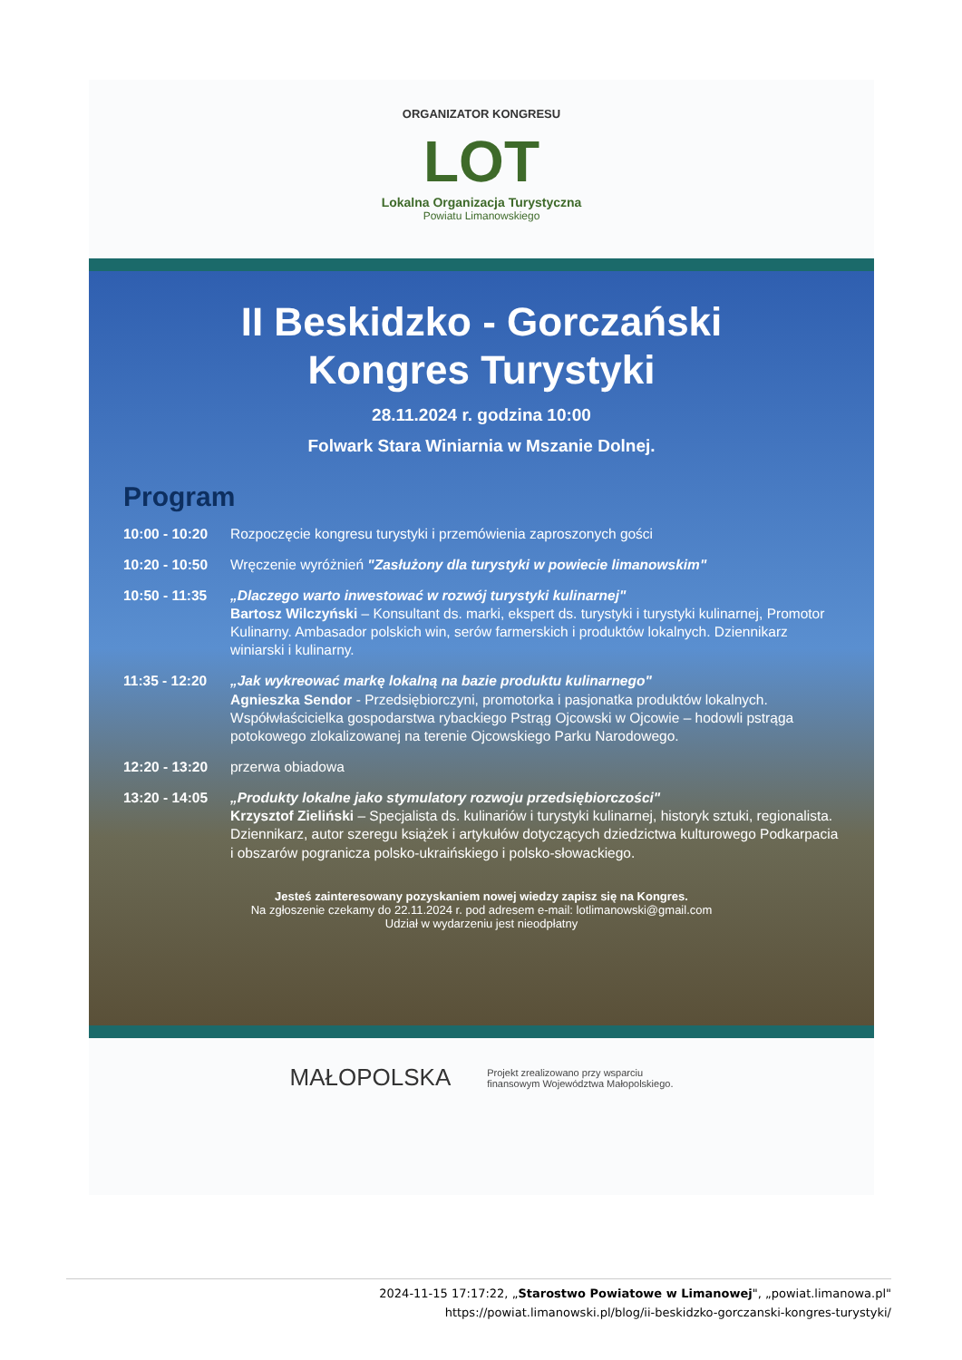ORGANIZATOR KONGRESU
LOT
Lokalna Organizacja Turystyczna
Powiatu Limanowskiego
II Beskidzko - Gorczański
Kongres Turystyki
28.11.2024 r. godzina 10:00
Folwark Stara Winiarnia w Mszanie Dolnej.
Program
10:00 - 10:20
Rozpoczęcie kongresu turystyki i przemówienia zaproszonych gości
10:20 - 10:50
Wręczenie wyróżnień "Zasłużony dla turystyki w powiecie limanowskim"
10:50 - 11:35
„Dlaczego warto inwestować w rozwój turystyki kulinarnej"
Bartosz Wilczyński – Konsultant ds. marki, ekspert ds. turystyki i turystyki kulinarnej, Promotor Kulinarny. Ambasador polskich win, serów farmerskich i produktów lokalnych. Dziennikarz winiarski i kulinarny.
11:35 - 12:20
„Jak wykreować markę lokalną na bazie produktu kulinarnego"
Agnieszka Sendor - Przedsiębiorczyni, promotorka i pasjonatka produktów lokalnych. Współwłaścicielka gospodarstwa rybackiego Pstrąg Ojcowski w Ojcowie – hodowli pstrąga potokowego zlokalizowanej na terenie Ojcowskiego Parku Narodowego.
12:20 - 13:20
przerwa obiadowa
13:20 - 14:05
„Produkty lokalne jako stymulatory rozwoju przedsiębiorczości"
Krzysztof Zieliński – Specjalista ds. kulinariów i turystyki kulinarnej, historyk sztuki, regionalista. Dziennikarz, autor szeregu książek i artykułów dotyczących dziedzictwa kulturowego Podkarpacia i obszarów pogranicza polsko-ukraińskiego i polsko-słowackiego.
Jesteś zainteresowany pozyskaniem nowej wiedzy zapisz się na Kongres.
Na zgłoszenie czekamy do 22.11.2024 r. pod adresem e-mail: lotlimanowski@gmail.com
Udział w wydarzeniu jest nieodpłatny
MAŁOPOLSKA Projekt zrealizowano przy wsparciu
finansowym Województwa Małopolskiego.
2024-11-15 17:17:22, „Starostwo Powiatowe w Limanowej", „powiat.limanowa.pl"
https://powiat.limanowski.pl/blog/ii-beskidzko-gorczanski-kongres-turystyki/